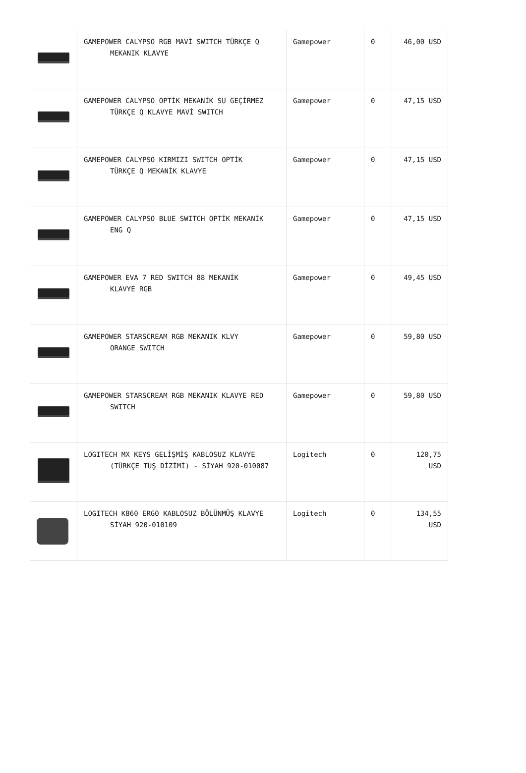| | GAMEPOWER CALYPSO RGB MAVİ SWITCH TÜRKÇE Q MEKANIK KLAVYE | Gamepower | 0 | 46,00 USD |
| | GAMEPOWER CALYPSO OPTİK MEKANİK SU GEÇİRMEZ TÜRKÇE Q KLAVYE MAVİ SWITCH | Gamepower | 0 | 47,15 USD |
| | GAMEPOWER CALYPSO KIRMIZI SWITCH OPTİK TÜRKÇE Q MEKANİK KLAVYE | Gamepower | 0 | 47,15 USD |
| | GAMEPOWER CALYPSO BLUE SWITCH OPTİK MEKANİK ENG Q | Gamepower | 0 | 47,15 USD |
| | GAMEPOWER EVA 7 RED SWITCH 88 MEKANİK KLAVYE RGB | Gamepower | 0 | 49,45 USD |
| | GAMEPOWER STARSCREAM RGB MEKANIK KLVY ORANGE SWITCH | Gamepower | 0 | 59,80 USD |
| | GAMEPOWER STARSCREAM RGB MEKANIK KLAVYE RED SWITCH | Gamepower | 0 | 59,80 USD |
| | LOGITECH MX KEYS GELİŞMİŞ KABLOSUZ KLAVYE (TÜRKÇE TUŞ DİZİMİ) - SİYAH 920-010087 | Logitech | 0 | 120,75 USD |
| | LOGITECH K860 ERGO KABLOSUZ BÖLÜNMÜŞ KLAVYE SİYAH 920-010109 | Logitech | 0 | 134,55 USD |